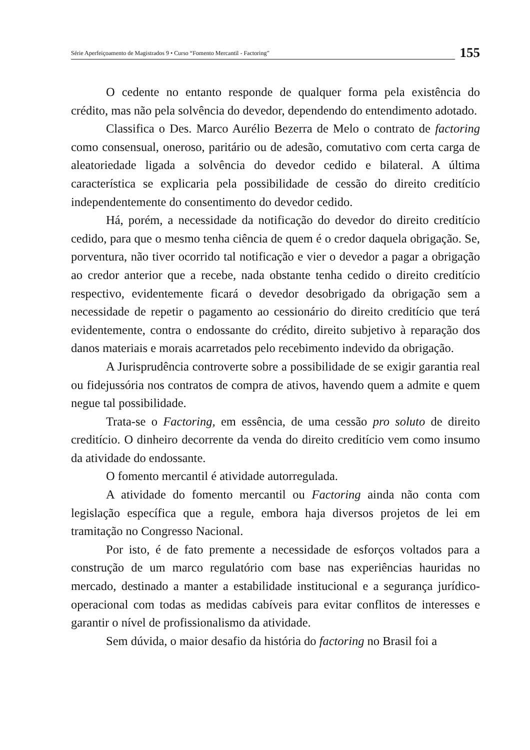Série Aperfeiçoamento de Magistrados 9 • Curso “Fomento Mercantil - Factoring”
155
O cedente no entanto responde de qualquer forma pela existência do crédito, mas não pela solvência do devedor, dependendo do entendimento adotado.
Classifica o Des. Marco Aurélio Bezerra de Melo o contrato de factoring como consensual, oneroso, paritário ou de adesão, comutativo com certa carga de aleatoriedade ligada a solvência do devedor cedido e bilateral. A última característica se explicaria pela possibilidade de cessão do direito creditício independentemente do consentimento do devedor cedido.
Há, porém, a necessidade da notificação do devedor do direito creditício cedido, para que o mesmo tenha ciência de quem é o credor daquela obrigação. Se, porventura, não tiver ocorrido tal notificação e vier o devedor a pagar a obrigação ao credor anterior que a recebe, nada obstante tenha cedido o direito creditício respectivo, evidentemente ficará o devedor desobrigado da obrigação sem a necessidade de repetir o pagamento ao cessionário do direito creditício que terá evidentemente, contra o endossante do crédito, direito subjetivo à reparação dos danos materiais e morais acarretados pelo recebimento indevido da obrigação.
A Jurisprudência controverte sobre a possibilidade de se exigir garantia real ou fidejussória nos contratos de compra de ativos, havendo quem a admite e quem negue tal possibilidade.
Trata-se o Factoring, em essência, de uma cessão pro soluto de direito creditício. O dinheiro decorrente da venda do direito creditício vem como insumo da atividade do endossante.
O fomento mercantil é atividade autorregulada.
A atividade do fomento mercantil ou Factoring ainda não conta com legislação específica que a regule, embora haja diversos projetos de lei em tramitação no Congresso Nacional.
Por isto, é de fato premente a necessidade de esforços voltados para a construção de um marco regulatório com base nas experiências hauridas no mercado, destinado a manter a estabilidade institucional e a segurança jurídico-operacional com todas as medidas cabíveis para evitar conflitos de interesses e garantir o nível de profissionalismo da atividade.
Sem dúvida, o maior desafio da história do factoring no Brasil foi a